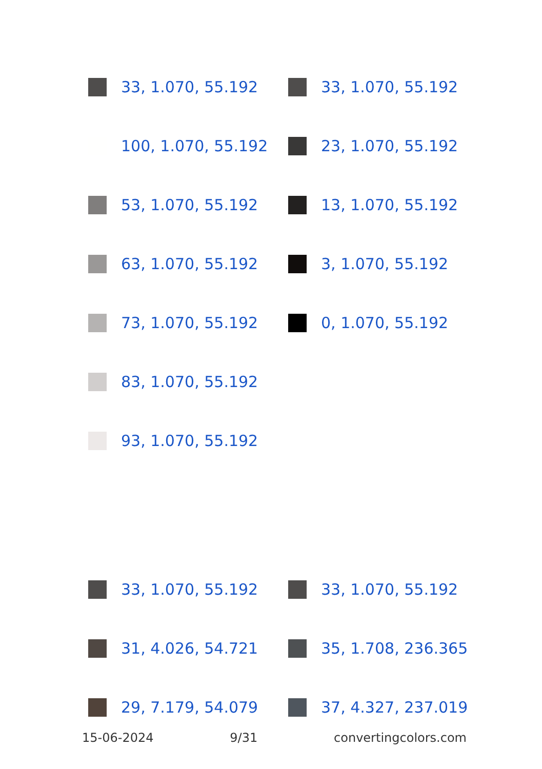33, 1.070, 55.192
33, 1.070, 55.192
100, 1.070, 55.192
23, 1.070, 55.192
53, 1.070, 55.192
13, 1.070, 55.192
63, 1.070, 55.192
3, 1.070, 55.192
73, 1.070, 55.192
0, 1.070, 55.192
83, 1.070, 55.192
93, 1.070, 55.192
33, 1.070, 55.192
33, 1.070, 55.192
31, 4.026, 54.721
35, 1.708, 236.365
29, 7.179, 54.079
37, 4.327, 237.019
15-06-2024 9/31 convertingcolors.com